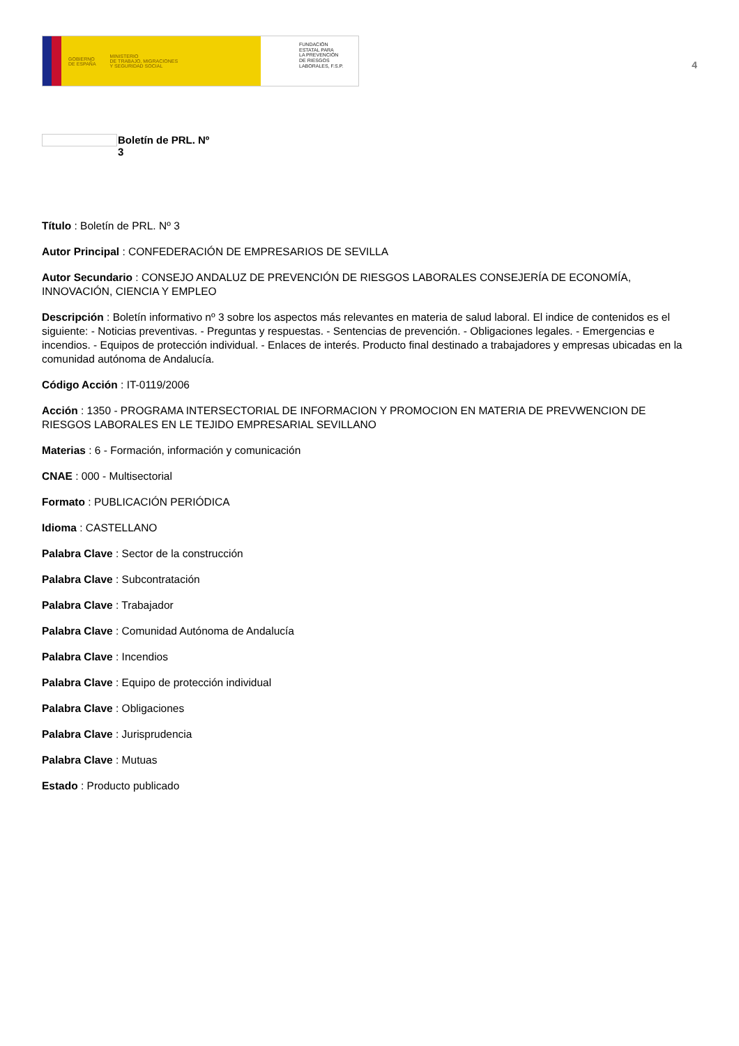GOBIERNO
DE ESPAÑA
MINISTERIO
DE TRABAJO, MIGRACIONES
Y SEGURIDAD SOCIAL
FUNDACIÓN
ESTATAL PARA
LA PREVENCIÓN
DE RIESGOS
LABORALES, F.S.P.
4
Boletín de PRL. Nº
3
Título : Boletín de PRL. Nº 3
Autor Principal : CONFEDERACIÓN DE EMPRESARIOS DE SEVILLA
Autor Secundario : CONSEJO ANDALUZ DE PREVENCIÓN DE RIESGOS LABORALES CONSEJERÍA DE ECONOMÍA, INNOVACIÓN, CIENCIA Y EMPLEO
Descripción : Boletín informativo nº 3 sobre los aspectos más relevantes en materia de salud laboral. El indice de contenidos es el siguiente: - Noticias preventivas. - Preguntas y respuestas. - Sentencias de prevención. - Obligaciones legales. - Emergencias e incendios. - Equipos de protección individual. - Enlaces de interés. Producto final destinado a trabajadores y empresas ubicadas en la comunidad autónoma de Andalucía.
Código Acción : IT-0119/2006
Acción : 1350 - PROGRAMA INTERSECTORIAL DE INFORMACION Y PROMOCION EN MATERIA DE PREVWENCION DE RIESGOS LABORALES EN LE TEJIDO EMPRESARIAL SEVILLANO
Materias : 6 - Formación, información y comunicación
CNAE : 000 - Multisectorial
Formato : PUBLICACIÓN PERIÓDICA
Idioma : CASTELLANO
Palabra Clave : Sector de la construcción
Palabra Clave : Subcontratación
Palabra Clave : Trabajador
Palabra Clave : Comunidad Autónoma de Andalucía
Palabra Clave : Incendios
Palabra Clave : Equipo de protección individual
Palabra Clave : Obligaciones
Palabra Clave : Jurisprudencia
Palabra Clave : Mutuas
Estado : Producto publicado